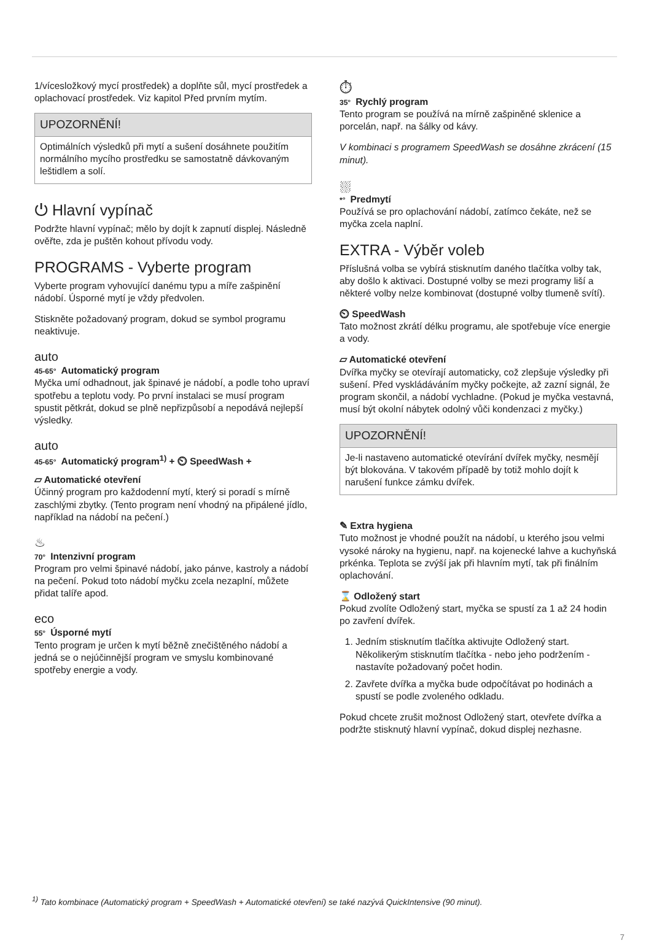1/vícesložkový mycí prostředek) a doplňte sůl, mycí prostředek a oplachovací prostředek. Viz kapitol Před prvním mytím.
UPOZORNĚNÍ!
Optimálních výsledků při mytí a sušení dosáhnete použitím normálního mycího prostředku se samostatně dávkovaným leštidlem a solí.
⏻ Hlavní vypínač
Podržte hlavní vypínač; mělo by dojít k zapnutí displej. Následně ověřte, zda je puštěn kohout přívodu vody.
PROGRAMS - Vyberte program
Vyberte program vyhovující danému typu a míře zašpinění nádobí. Úsporné mytí je vždy předvolen.
Stiskněte požadovaný program, dokud se symbol programu neaktivuje.
auto
45-65° Automatický program
Myčka umí odhadnout, jak špinavé je nádobí, a podle toho upraví spotřebu a teplotu vody. Po první instalaci se musí program spustit pětkrát, dokud se plně nepřizpůsobí a nepodává nejlepší výsledky.
auto
45-65° Automatický program<sup>1)</sup> + ⏲ SpeedWash +
▱ Automatické otevření
Účinný program pro každodenní mytí, který si poradí s mírně zaschlými zbytky. (Tento program není vhodný na připálené jídlo, například na nádobí na pečení.)
♨
70° Intenzivní program
Program pro velmi špinavé nádobí, jako pánve, kastroly a nádobí na pečení. Pokud toto nádobí myčku zcela nezaplní, můžete přidat talíře apod.
eco
55° Úsporné mytí
Tento program je určen k mytí běžně znečištěného nádobí a jedná se o nejúčinnější program ve smyslu kombinované spotřeby energie a vody.
⏱
35° Rychlý program
Tento program se používá na mírně zašpiněné sklenice a porcelán, např. na šálky od kávy.
V kombinaci s programem SpeedWash se dosáhne zkrácení (15 minut).
⛆
*° Predmytí
Používá se pro oplachování nádobí, zatímco čekáte, než se myčka zcela naplní.
EXTRA - Výběr voleb
Příslušná volba se vybírá stisknutím daného tlačítka volby tak, aby došlo k aktivaci. Dostupné volby se mezi programy liší a některé volby nelze kombinovat (dostupné volby tlumeně svítí).
⏲ SpeedWash
Tato možnost zkrátí délku programu, ale spotřebuje více energie a vody.
▱ Automatické otevření
Dvířka myčky se otevírají automaticky, což zlepšuje výsledky při sušení. Před vyskládáváním myčky počkejte, až zazní signál, že program skončil, a nádobí vychladne. (Pokud je myčka vestavná, musí být okolní nábytek odolný vůči kondenzaci z myčky.)
UPOZORNĚNÍ!
Je-li nastaveno automatické otevírání dvířek myčky, nesmějí být blokována. V takovém případě by totiž mohlo dojít k narušení funkce zámku dvířek.
✎ Extra hygiena
Tuto možnost je vhodné použít na nádobí, u kterého jsou velmi vysoké nároky na hygienu, např. na kojenecké lahve a kuchyňská prkénka. Teplota se zvýší jak při hlavním mytí, tak při finálním oplachování.
⌛ Odložený start
Pokud zvolíte Odložený start, myčka se spustí za 1 až 24 hodin po zavření dvířek.
1. Jedním stisknutím tlačítka aktivujte Odložený start. Několikerým stisknutím tlačítka - nebo jeho podržením - nastavíte požadovaný počet hodin.
2. Zavřete dvířka a myčka bude odpočítávat po hodinách a spustí se podle zvoleného odkladu.
Pokud chcete zrušit možnost Odložený start, otevřete dvířka a podržte stisknutý hlavní vypínač, dokud displej nezhasne.
<sup>1)</sup> Tato kombinace (Automatický program + SpeedWash + Automatické otevření) se také nazývá QuickIntensive (90 minut).
7